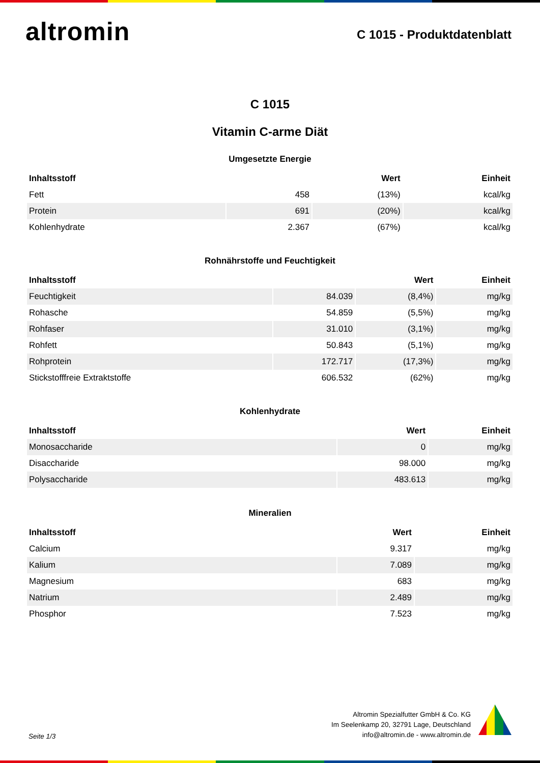altromin
C 1015 - Produktdatenblatt
C 1015
Vitamin C-arme Diät
Umgesetzte Energie
| Inhaltsstoff | | Wert | Einheit |
| --- | --- | --- | --- |
| Fett | 458 | (13%) | kcal/kg |
| Protein | 691 | (20%) | kcal/kg |
| Kohlenhydrate | 2.367 | (67%) | kcal/kg |
Rohnährstoffe und Feuchtigkeit
| Inhaltsstoff | | Wert | Einheit |
| --- | --- | --- | --- |
| Feuchtigkeit | 84.039 | (8,4%) | mg/kg |
| Rohasche | 54.859 | (5,5%) | mg/kg |
| Rohfaser | 31.010 | (3,1%) | mg/kg |
| Rohfett | 50.843 | (5,1%) | mg/kg |
| Rohprotein | 172.717 | (17,3%) | mg/kg |
| Stickstofffreie Extraktstoffe | 606.532 | (62%) | mg/kg |
Kohlenhydrate
| Inhaltsstoff | Wert | Einheit |
| --- | --- | --- |
| Monosaccharide | 0 | mg/kg |
| Disaccharide | 98.000 | mg/kg |
| Polysaccharide | 483.613 | mg/kg |
Mineralien
| Inhaltsstoff | Wert | Einheit |
| --- | --- | --- |
| Calcium | 9.317 | mg/kg |
| Kalium | 7.089 | mg/kg |
| Magnesium | 683 | mg/kg |
| Natrium | 2.489 | mg/kg |
| Phosphor | 7.523 | mg/kg |
Seite 1/3
Altromin Spezialfutter GmbH & Co. KG
Im Seelenkamp 20, 32791 Lage, Deutschland
info@altromin.de - www.altromin.de